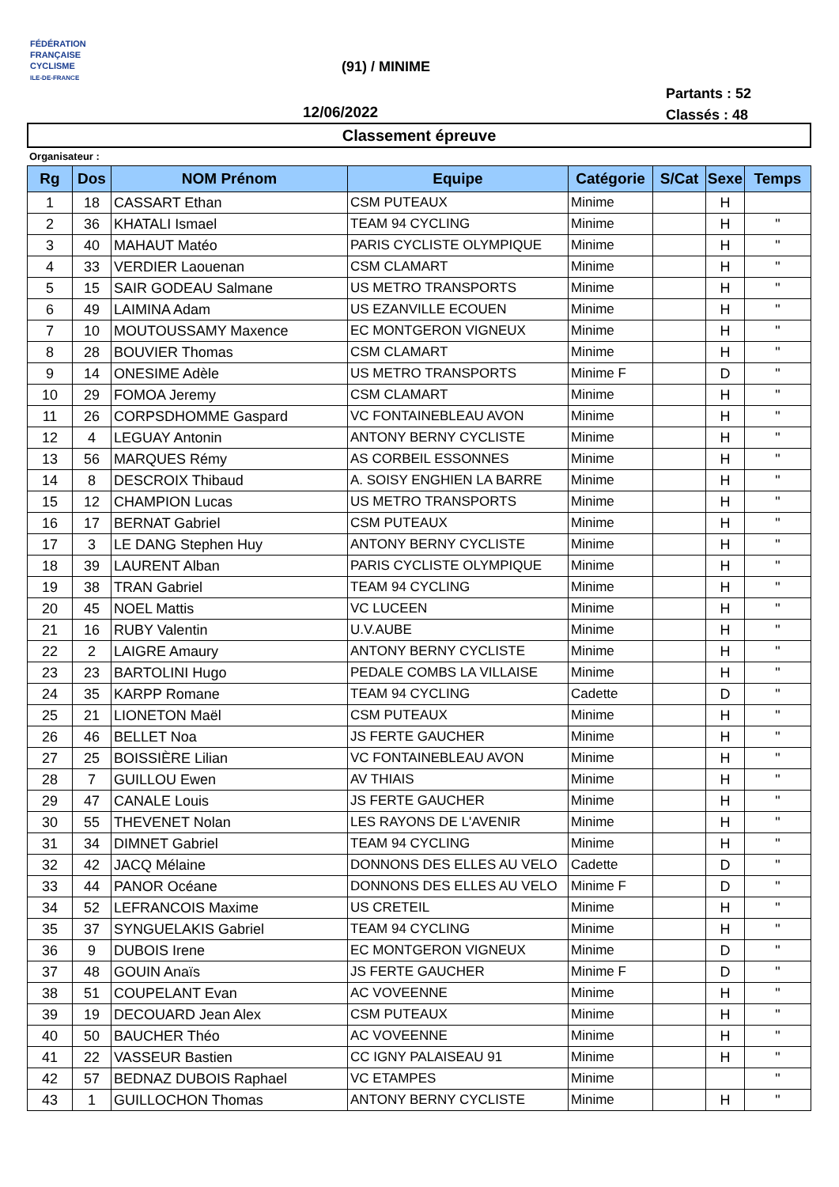FÉDÉRATION
FRANÇAISE
CYCLISME
ILE-DE-FRANCE
(91) / MINIME
12/06/2022
Partants : 52
Classés : 48
Classement épreuve
Organisateur :
| Rg | Dos | NOM Prénom | Equipe | Catégorie | S/Cat | Sexe | Temps |
| --- | --- | --- | --- | --- | --- | --- | --- |
| 1 | 18 | CASSART Ethan | CSM PUTEAUX | Minime | | H | |
| 2 | 36 | KHATALI Ismael | TEAM 94 CYCLING | Minime | | H | " |
| 3 | 40 | MAHAUT Matéo | PARIS CYCLISTE OLYMPIQUE | Minime | | H | " |
| 4 | 33 | VERDIER Laouenan | CSM CLAMART | Minime | | H | " |
| 5 | 15 | SAIR GODEAU Salmane | US METRO TRANSPORTS | Minime | | H | " |
| 6 | 49 | LAIMINA Adam | US EZANVILLE ECOUEN | Minime | | H | " |
| 7 | 10 | MOUTOUSSAMY Maxence | EC MONTGERON VIGNEUX | Minime | | H | " |
| 8 | 28 | BOUVIER Thomas | CSM CLAMART | Minime | | H | " |
| 9 | 14 | ONESIME Adèle | US METRO TRANSPORTS | Minime F | | D | " |
| 10 | 29 | FOMOA Jeremy | CSM CLAMART | Minime | | H | " |
| 11 | 26 | CORPSDHOMME Gaspard | VC FONTAINEBLEAU AVON | Minime | | H | " |
| 12 | 4 | LEGUAY Antonin | ANTONY BERNY CYCLISTE | Minime | | H | " |
| 13 | 56 | MARQUES Rémy | AS CORBEIL ESSONNES | Minime | | H | " |
| 14 | 8 | DESCROIX Thibaud | A. SOISY ENGHIEN LA BARRE | Minime | | H | " |
| 15 | 12 | CHAMPION Lucas | US METRO TRANSPORTS | Minime | | H | " |
| 16 | 17 | BERNAT Gabriel | CSM PUTEAUX | Minime | | H | " |
| 17 | 3 | LE DANG Stephen Huy | ANTONY BERNY CYCLISTE | Minime | | H | " |
| 18 | 39 | LAURENT Alban | PARIS CYCLISTE OLYMPIQUE | Minime | | H | " |
| 19 | 38 | TRAN Gabriel | TEAM 94 CYCLING | Minime | | H | " |
| 20 | 45 | NOEL Mattis | VC LUCEEN | Minime | | H | " |
| 21 | 16 | RUBY Valentin | U.V.AUBE | Minime | | H | " |
| 22 | 2 | LAIGRE Amaury | ANTONY BERNY CYCLISTE | Minime | | H | " |
| 23 | 23 | BARTOLINI Hugo | PEDALE COMBS LA VILLAISE | Minime | | H | " |
| 24 | 35 | KARPP Romane | TEAM 94 CYCLING | Cadette | | D | " |
| 25 | 21 | LIONETON Maël | CSM PUTEAUX | Minime | | H | " |
| 26 | 46 | BELLET Noa | JS FERTE GAUCHER | Minime | | H | " |
| 27 | 25 | BOISSIÈRE Lilian | VC FONTAINEBLEAU AVON | Minime | | H | " |
| 28 | 7 | GUILLOU Ewen | AV THIAIS | Minime | | H | " |
| 29 | 47 | CANALE Louis | JS FERTE GAUCHER | Minime | | H | " |
| 30 | 55 | THEVENET Nolan | LES RAYONS DE L'AVENIR | Minime | | H | " |
| 31 | 34 | DIMNET Gabriel | TEAM 94 CYCLING | Minime | | H | " |
| 32 | 42 | JACQ Mélaine | DONNONS DES ELLES AU VELO | Cadette | | D | " |
| 33 | 44 | PANOR Océane | DONNONS DES ELLES AU VELO | Minime F | | D | " |
| 34 | 52 | LEFRANCOIS Maxime | US CRETEIL | Minime | | H | " |
| 35 | 37 | SYNGUELAKIS Gabriel | TEAM 94 CYCLING | Minime | | H | " |
| 36 | 9 | DUBOIS Irene | EC MONTGERON VIGNEUX | Minime | | D | " |
| 37 | 48 | GOUIN Anaïs | JS FERTE GAUCHER | Minime F | | D | " |
| 38 | 51 | COUPELANT Evan | AC VOVEENNE | Minime | | H | " |
| 39 | 19 | DECOUARD Jean Alex | CSM PUTEAUX | Minime | | H | " |
| 40 | 50 | BAUCHER Théo | AC VOVEENNE | Minime | | H | " |
| 41 | 22 | VASSEUR Bastien | CC IGNY PALAISEAU 91 | Minime | | H | " |
| 42 | 57 | BEDNAZ DUBOIS Raphael | VC ETAMPES | Minime | | | " |
| 43 | 1 | GUILLOCHON Thomas | ANTONY BERNY CYCLISTE | Minime | | H | " |